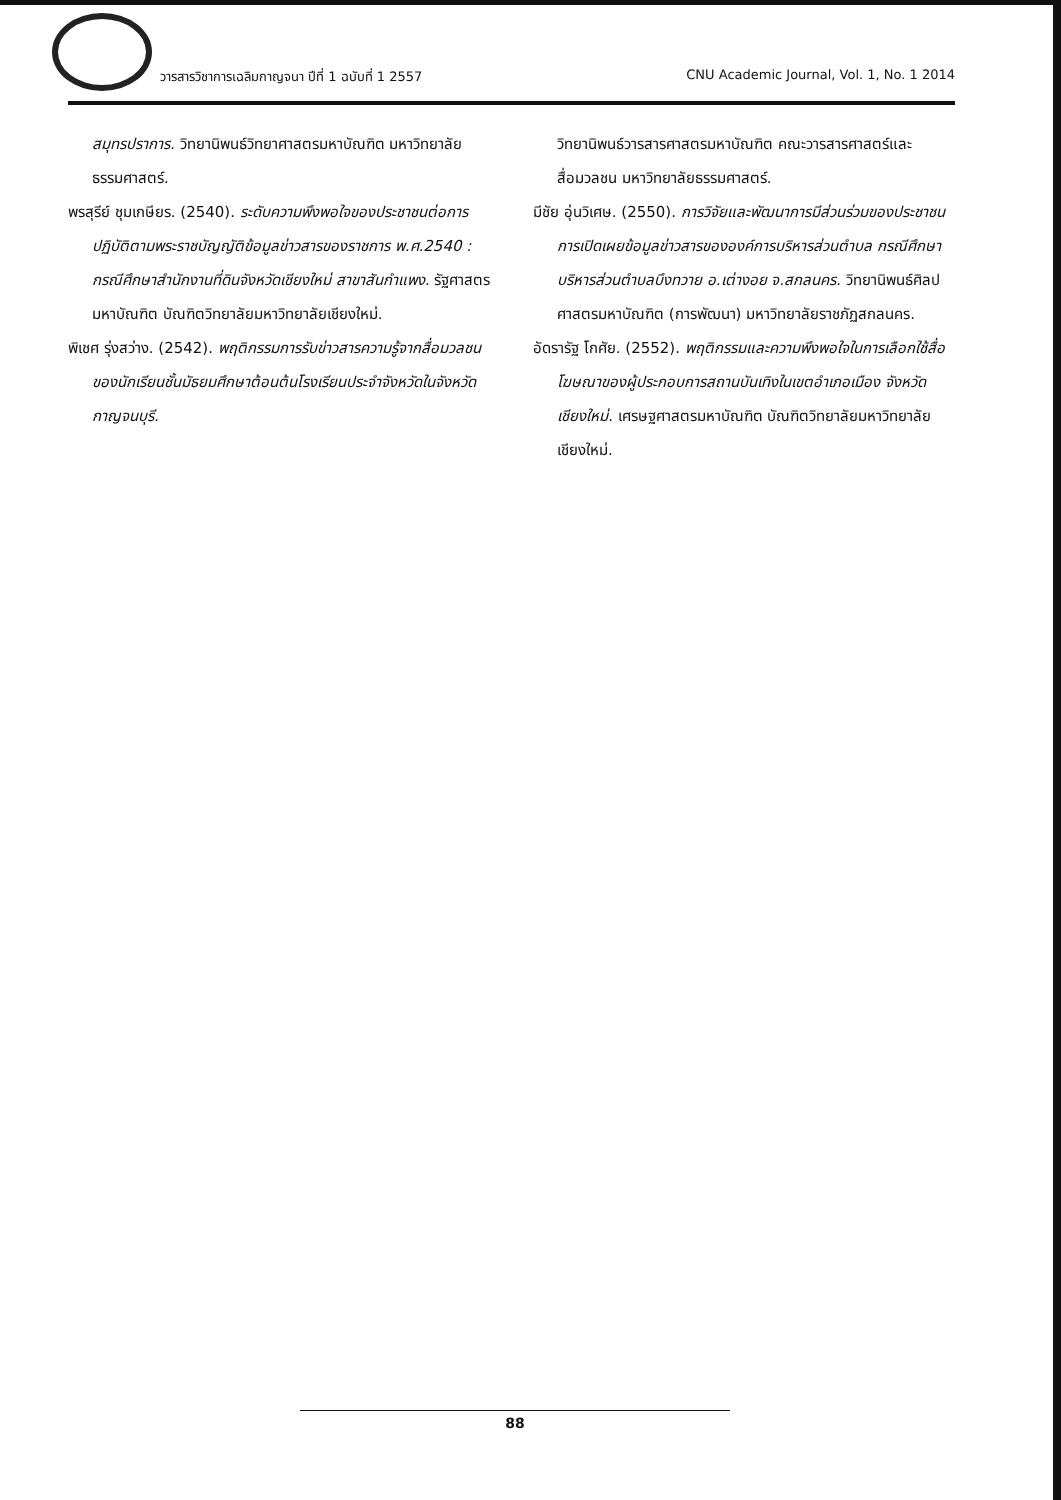วารสารวิชาการเฉลิมกาญจนา ปีที่ 1 ฉบับที่ 1 2557 CNU Academic Journal, Vol. 1, No. 1 2014
สมุทรปราการ. วิทยานิพนธ์วิทยาศาสตรมหาบัณฑิต มหาวิทยาลัยธรรมศาสตร์.
พรสุรีย์ ชุมเกษียร. (2540). ระดับความพึงพอใจของประชาชนต่อการปฏิบัติตามพระราชบัญญัติข้อมูลข่าวสารของราชการ พ.ศ.2540 : กรณีศึกษาสำนักงานที่ดินจังหวัดเชียงใหม่ สาขาสันกำแพง. รัฐศาสตรมหาบัณฑิต บัณฑิตวิทยาลัยมหาวิทยาลัยเชียงใหม่.
พิเชศ รุ่งสว่าง. (2542). พฤติกรรมการรับข่าวสารความรู้จากสื่อมวลชนของนักเรียนชั้นมัธยมศึกษาต้อนต้นโรงเรียนประจำจังหวัดในจังหวัดกาญจนบุรี.
วิทยานิพนธ์วารสารศาสตรมหาบัณฑิต คณะวารสารศาสตร์และสื่อมวลชน มหาวิทยาลัยธรรมศาสตร์.
มีชัย อุ่นวิเศษ. (2550). การวิจัยและพัฒนาการมีส่วนร่วมของประชาชนการเปิดเผยข้อมูลข่าวสารขององค์การบริหารส่วนตำบล กรณีศึกษาบริหารส่วนตำบลบึงทวาย อ.เต่างอย จ.สกลนคร. วิทยานิพนธ์ศิลปศาสตรมหาบัณฑิต (การพัฒนา) มหาวิทยาลัยราชภัฏสกลนคร.
อัดรารัฐ โกศัย. (2552). พฤติกรรมและความพึงพอใจในการเลือกใช้สื่อโฆษณาของผู้ประกอบการสถานบันเทิงในเขตอำเภอเมือง จังหวัดเชียงใหม่. เศรษฐศาสตรมหาบัณฑิต บัณฑิตวิทยาลัยมหาวิทยาลัยเชียงใหม่.
88